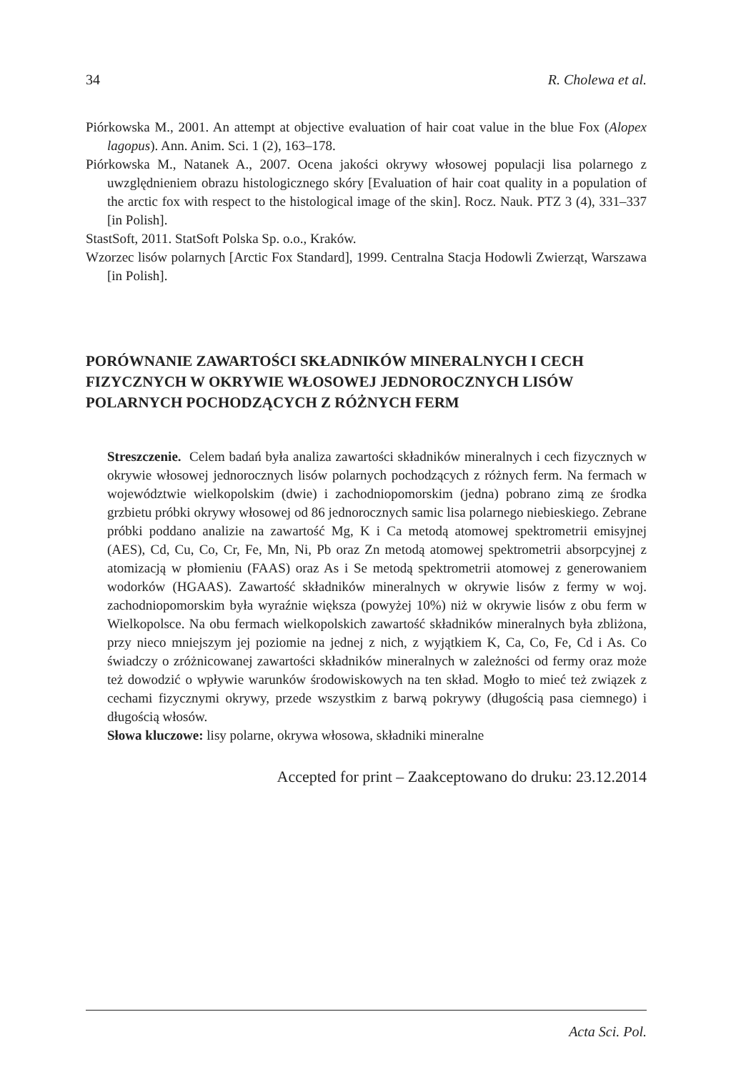34 R. Cholewa et al.
Piórkowska M., 2001. An attempt at objective evaluation of hair coat value in the blue Fox (Alopex lagopus). Ann. Anim. Sci. 1 (2), 163–178.
Piórkowska M., Natanek A., 2007. Ocena jakości okrywy włosowej populacji lisa polarnego z uwzględnieniem obrazu histologicznego skóry [Evaluation of hair coat quality in a population of the arctic fox with respect to the histological image of the skin]. Rocz. Nauk. PTZ 3 (4), 331–337 [in Polish].
StastSoft, 2011. StatSoft Polska Sp. o.o., Kraków.
Wzorzec lisów polarnych [Arctic Fox Standard], 1999. Centralna Stacja Hodowli Zwierząt, Warszawa [in Polish].
PORÓWNANIE ZAWARTOŚCI SKŁADNIKÓW MINERALNYCH I CECH FIZYCZNYCH W OKRYWIE WŁOSOWEJ JEDNOROCZNYCH LISÓW POLARNYCH POCHODZĄCYCH Z RÓŻNYCH FERM
Streszczenie. Celem badań była analiza zawartości składników mineralnych i cech fizycznych w okrywie włosowej jednorocznych lisów polarnych pochodzących z różnych ferm. Na fermach w województwie wielkopolskim (dwie) i zachodniopomorskim (jedna) pobrano zimą ze środka grzbietu próbki okrywy włosowej od 86 jednorocznych samic lisa polarnego niebieskiego. Zebrane próbki poddano analizie na zawartość Mg, K i Ca metodą atomowej spektrometrii emisyjnej (AES), Cd, Cu, Co, Cr, Fe, Mn, Ni, Pb oraz Zn metodą atomowej spektrometrii absorpcyjnej z atomizacją w płomieniu (FAAS) oraz As i Se metodą spektrometrii atomowej z generowaniem wodorków (HGAAS). Zawartość składników mineralnych w okrywie lisów z fermy w woj. zachodniopomorskim była wyraźnie większa (powyżej 10%) niż w okrywie lisów z obu ferm w Wielkopolsce. Na obu fermach wielkopolskich zawartość składników mineralnych była zbliżona, przy nieco mniejszym jej poziomie na jednej z nich, z wyjątkiem K, Ca, Co, Fe, Cd i As. Co świadczy o zróżnicowanej zawartości składników mineralnych w zależności od fermy oraz może też dowodzić o wpływie warunków środowiskowych na ten skład. Mogło to mieć też związek z cechami fizycznymi okrywy, przede wszystkim z barwą pokrywy (długością pasa ciemnego) i długością włosów.
Słowa kluczowe: lisy polarne, okrywa włosowa, składniki mineralne
Accepted for print – Zaakceptowano do druku: 23.12.2014
Acta Sci. Pol.